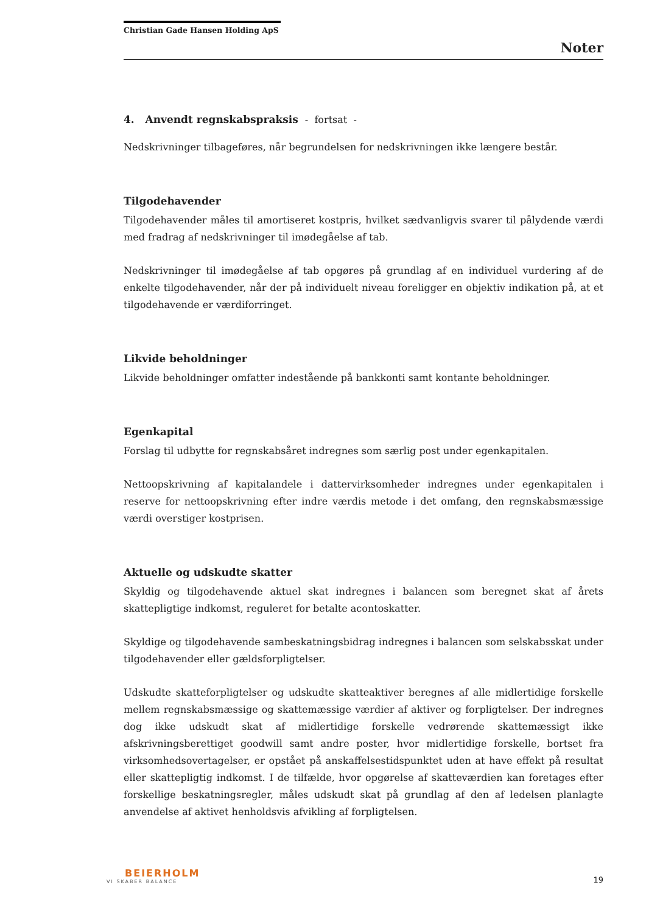Christian Gade Hansen Holding ApS
Noter
4. Anvendt regnskabspraksis - fortsat -
Nedskrivninger tilbageføres, når begrundelsen for nedskrivningen ikke længere består.
Tilgodehavender
Tilgodehavender måles til amortiseret kostpris, hvilket sædvanligvis svarer til pålydende værdi med fradrag af nedskrivninger til imødegåelse af tab.
Nedskrivninger til imødegåelse af tab opgøres på grundlag af en individuel vurdering af de enkelte tilgodehavender, når der på individuelt niveau foreligger en objektiv indikation på, at et tilgodehavende er værdiforringet.
Likvide beholdninger
Likvide beholdninger omfatter indestående på bankkonti samt kontante beholdninger.
Egenkapital
Forslag til udbytte for regnskabsåret indregnes som særlig post under egenkapitalen.
Nettoopskrivning af kapitalandele i dattervirksomheder indregnes under egenkapitalen i reserve for nettoopskrivning efter indre værdis metode i det omfang, den regnskabsmæssige værdi overstiger kostprisen.
Aktuelle og udskudte skatter
Skyldig og tilgodehavende aktuel skat indregnes i balancen som beregnet skat af årets skattepligtige indkomst, reguleret for betalte acontoskatter.
Skyldige og tilgodehavende sambeskatningsbidrag indregnes i balancen som selskabsskat under tilgodehavender eller gældsforpligtelser.
Udskudte skatteforpligtelser og udskudte skatteaktiver beregnes af alle midlertidige forskelle mellem regnskabsmæssige og skattemæssige værdier af aktiver og forpligtelser. Der indregnes dog ikke udskudt skat af midlertidige forskelle vedrørende skattemæssigt ikke afskrivningsberettiget goodwill samt andre poster, hvor midlertidige forskelle, bortset fra virksomhedsovertagelser, er opstået på anskaffelsestidspunktet uden at have effekt på resultat eller skattepligtig indkomst. I de tilfælde, hvor opgørelse af skatteværdien kan foretages efter forskellige beskatningsregler, måles udskudt skat på grundlag af den af ledelsen planlagte anvendelse af aktivet henholdsvis afvikling af forpligtelsen.
BEIERHOLM
VI SKABER BALANCE
19